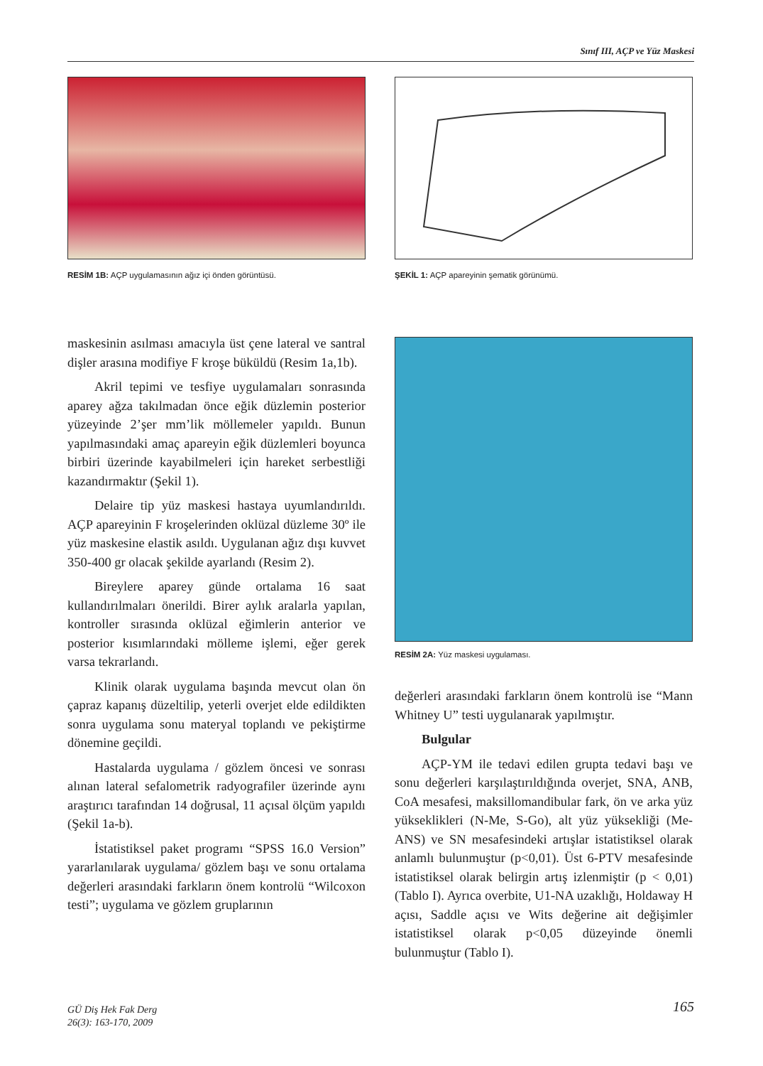Sınıf III, AÇP ve Yüz Maskesi
RESİM 1B: AÇP uygulamasının ağız içi önden görüntüsü.
ŞEKİL 1: AÇP apareyinin şematik görünümü.
RESİM 2A: Yüz maskesi uygulaması.
maskesinin asılması amacıyla üst çene lateral ve santral dişler arasına modifiye F kroşe büküldü (Resim 1a,1b).
Akril tepimi ve tesfiye uygulamaları sonrasında aparey ağza takılmadan önce eğik düzlemin posterior yüzeyinde 2’şer mm’lik möllemeler yapıldı. Bunun yapılmasındaki amaç apareyin eğik düzlemleri boyunca birbiri üzerinde kayabilmeleri için hareket serbestliği kazandırmaktır (Şekil 1).
Delaire tip yüz maskesi hastaya uyumlandırıldı. AÇP apareyinin F kroşelerinden oklüzal düzleme 30º ile yüz maskesine elastik asıldı. Uygulanan ağız dışı kuvvet 350-400 gr olacak şekilde ayarlandı (Resim 2).
Bireylere aparey günde ortalama 16 saat kullandırılmaları önerildi. Birer aylık aralarla yapılan, kontroller sırasında oklüzal eğimlerin anterior ve posterior kısımlarındaki mölleme işlemi, eğer gerek varsa tekrarlandı.
Klinik olarak uygulama başında mevcut olan ön çapraz kapanış düzeltilip, yeterli overjet elde edildikten sonra uygulama sonu materyal toplandı ve pekiştirme dönemine geçildi.
Hastalarda uygulama / gözlem öncesi ve sonrası alınan lateral sefalometrik radyografiler üzerinde aynı araştırıcı tarafından 14 doğrusal, 11 açısal ölçüm yapıldı (Şekil 1a-b).
İstatistiksel paket programı “SPSS 16.0 Version” yararlanılarak uygulama/ gözlem başı ve sonu ortalama değerleri arasındaki farkların önem kontrolü “Wilcoxon testi”; uygulama ve gözlem gruplarının
değerleri arasındaki farkların önem kontrolü ise “Mann Whitney U” testi uygulanarak yapılmıştır.
Bulgular
AÇP-YM ile tedavi edilen grupta tedavi başı ve sonu değerleri karşılaştırıldığında overjet, SNA, ANB, CoA mesafesi, maksillomandibular fark, ön ve arka yüz yükseklikleri (N-Me, S-Go), alt yüz yüksekliği (Me-ANS) ve SN mesafesindeki artışlar istatistiksel olarak anlamlı bulunmuştur (p<0,01). Üst 6-PTV mesafesinde istatistiksel olarak belirgin artış izlenmiştir (p < 0,01)(Tablo I). Ayrıca overbite, U1-NA uzaklığı, Holdaway H açısı, Saddle açısı ve Wits değerine ait değişimler istatistiksel olarak p<0,05 düzeyinde önemli bulunmuştur (Tablo I).
GÜ Diş Hek Fak Derg
26(3): 163-170, 2009
165